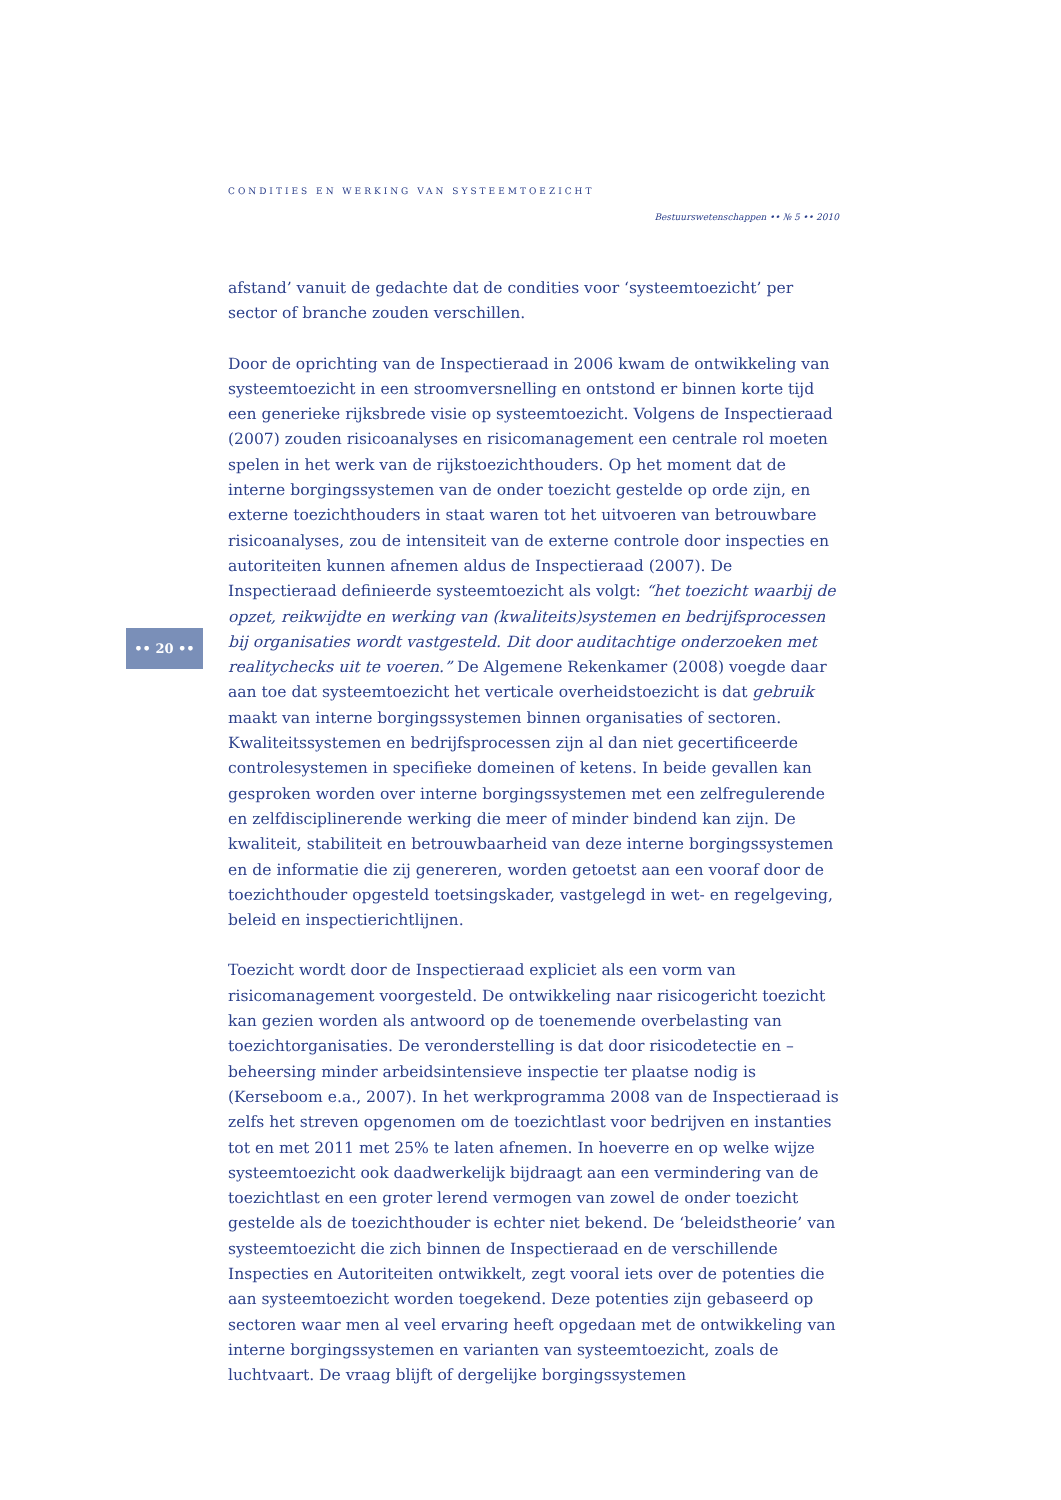CONDITIES EN WERKING VAN SYSTEEMTOEZICHT
Bestuurswetenschappen •• № 5 •• 2010
•• 20 ••
afstand’ vanuit de gedachte dat de condities voor ‘systeemtoezicht’ per sector of branche zouden verschillen.
Door de oprichting van de Inspectieraad in 2006 kwam de ontwikkeling van systeemtoezicht in een stroomversnelling en ontstond er binnen korte tijd een generieke rijksbrede visie op systeemtoezicht. Volgens de Inspectieraad (2007) zouden risicoanalyses en risicomanagement een centrale rol moeten spelen in het werk van de rijkstoezichthouders. Op het moment dat de interne borgingssystemen van de onder toezicht gestelde op orde zijn, en externe toezichthouders in staat waren tot het uitvoeren van betrouwbare risicoanalyses, zou de intensiteit van de externe controle door inspecties en autoriteiten kunnen afnemen aldus de Inspectieraad (2007). De Inspectieraad definieerde systeemtoezicht als volgt: “het toezicht waarbij de opzet, reikwijdte en werking van (kwaliteits)systemen en bedrijfsprocessen bij organisaties wordt vastgesteld. Dit door auditachtige onderzoeken met realitychecks uit te voeren.” De Algemene Rekenkamer (2008) voegde daar aan toe dat systeemtoezicht het verticale overheidstoezicht is dat gebruik maakt van interne borgingssystemen binnen organisaties of sectoren. Kwaliteitssystemen en bedrijfsprocessen zijn al dan niet gecertificeerde controlesystemen in specifieke domeinen of ketens. In beide gevallen kan gesproken worden over interne borgingssystemen met een zelfregulerende en zelfdisciplinerende werking die meer of minder bindend kan zijn. De kwaliteit, stabiliteit en betrouwbaarheid van deze interne borgingssystemen en de informatie die zij genereren, worden getoetst aan een vooraf door de toezichthouder opgesteld toetsingskader, vastgelegd in wet- en regelgeving, beleid en inspectierichtlijnen.
Toezicht wordt door de Inspectieraad expliciet als een vorm van risicomanagement voorgesteld. De ontwikkeling naar risicogericht toezicht kan gezien worden als antwoord op de toenemende overbelasting van toezichtorganisaties. De veronderstelling is dat door risicodetectie en –beheersing minder arbeidsintensieve inspectie ter plaatse nodig is (Kerseboom e.a., 2007). In het werkprogramma 2008 van de Inspectieraad is zelfs het streven opgenomen om de toezichtlast voor bedrijven en instanties tot en met 2011 met 25% te laten afnemen. In hoeverre en op welke wijze systeemtoezicht ook daadwerkelijk bijdraagt aan een vermindering van de toezichtlast en een groter lerend vermogen van zowel de onder toezicht gestelde als de toezichthouder is echter niet bekend. De ‘beleidstheorie’ van systeemtoezicht die zich binnen de Inspectieraad en de verschillende Inspecties en Autoriteiten ontwikkelt, zegt vooral iets over de potenties die aan systeemtoezicht worden toegekend. Deze potenties zijn gebaseerd op sectoren waar men al veel ervaring heeft opgedaan met de ontwikkeling van interne borgingssystemen en varianten van systeemtoezicht, zoals de luchtvaart. De vraag blijft of dergelijke borgingssystemen